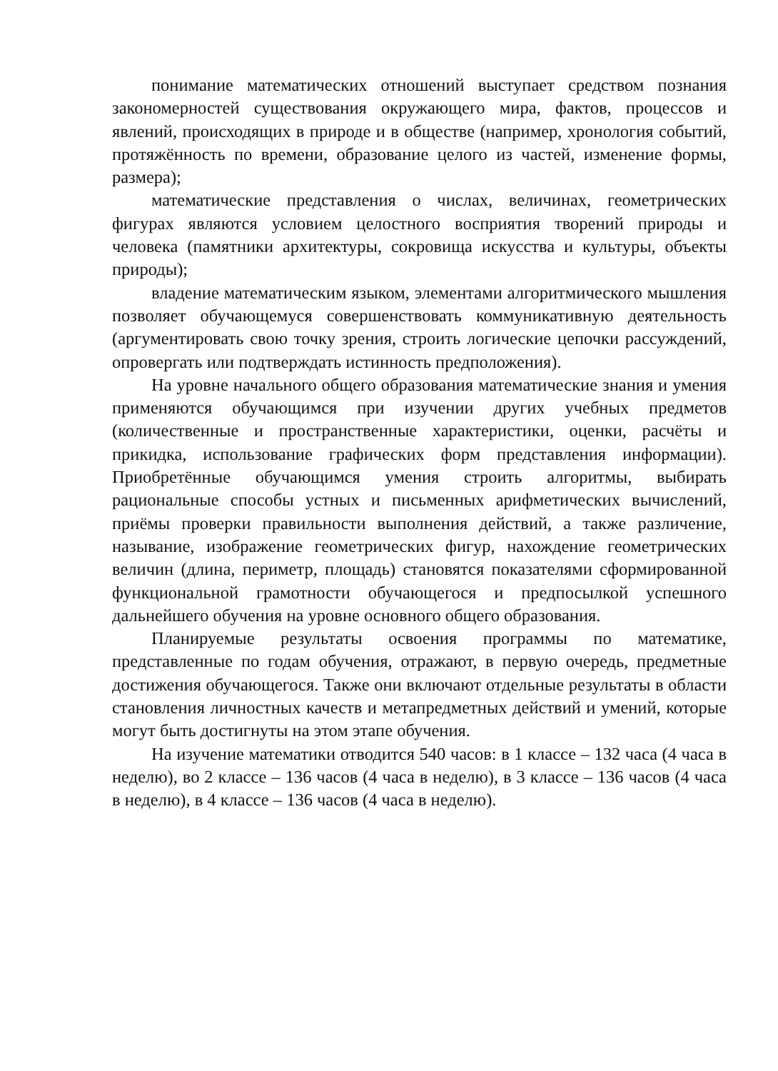понимание математических отношений выступает средством познания закономерностей существования окружающего мира, фактов, процессов и явлений, происходящих в природе и в обществе (например, хронология событий, протяжённость по времени, образование целого из частей, изменение формы, размера);
математические представления о числах, величинах, геометрических фигурах являются условием целостного восприятия творений природы и человека (памятники архитектуры, сокровища искусства и культуры, объекты природы);
владение математическим языком, элементами алгоритмического мышления позволяет обучающемуся совершенствовать коммуникативную деятельность (аргументировать свою точку зрения, строить логические цепочки рассуждений, опровергать или подтверждать истинность предположения).
На уровне начального общего образования математические знания и умения применяются обучающимся при изучении других учебных предметов (количественные и пространственные характеристики, оценки, расчёты и прикидка, использование графических форм представления информации). Приобретённые обучающимся умения строить алгоритмы, выбирать рациональные способы устных и письменных арифметических вычислений, приёмы проверки правильности выполнения действий, а также различение, называние, изображение геометрических фигур, нахождение геометрических величин (длина, периметр, площадь) становятся показателями сформированной функциональной грамотности обучающегося и предпосылкой успешного дальнейшего обучения на уровне основного общего образования.
Планируемые результаты освоения программы по математике, представленные по годам обучения, отражают, в первую очередь, предметные достижения обучающегося. Также они включают отдельные результаты в области становления личностных качеств и метапредметных действий и умений, которые могут быть достигнуты на этом этапе обучения.
На изучение математики отводится 540 часов: в 1 классе – 132 часа (4 часа в неделю), во 2 классе – 136 часов (4 часа в неделю), в 3 классе – 136 часов (4 часа в неделю), в 4 классе – 136 часов (4 часа в неделю).